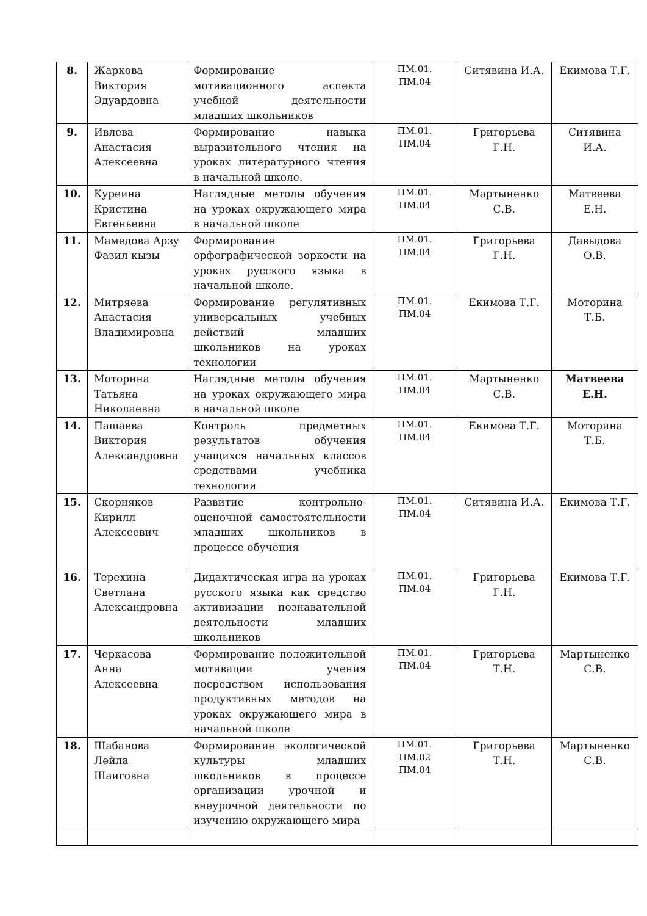| 8. | Жаркова Виктория Эдуардовна | Формирование мотивационного аспекта учебной деятельности младших школьников | ПМ.01. ПМ.04 | Ситявина И.А. | Екимова Т.Г. |
| 9. | Ивлева Анастасия Алексеевна | Формирование навыка выразительного чтения на уроках литературного чтения в начальной школе. | ПМ.01. ПМ.04 | Григорьева Г.Н. | Ситявина И.А. |
| 10. | Куреина Кристина Евгеньевна | Наглядные методы обучения на уроках окружающего мира в начальной школе | ПМ.01. ПМ.04 | Мартыненко С.В. | Матвеева Е.Н. |
| 11. | Мамедова Арзу Фазил кызы | Формирование орфографической зоркости на уроках русского языка в начальной школе. | ПМ.01. ПМ.04 | Григорьева Г.Н. | Давыдова О.В. |
| 12. | Митряева Анастасия Владимировна | Формирование регулятивных универсальных учебных действий младших школьников на уроках технологии | ПМ.01. ПМ.04 | Екимова Т.Г. | Моторина Т.Б. |
| 13. | Моторина Татьяна Николаевна | Наглядные методы обучения на уроках окружающего мира в начальной школе | ПМ.01. ПМ.04 | Мартыненко С.В. | Матвеева Е.Н. |
| 14. | Пашаева Виктория Александровна | Контроль предметных результатов обучения учащихся начальных классов средствами учебника технологии | ПМ.01. ПМ.04 | Екимова Т.Г. | Моторина Т.Б. |
| 15. | Скорняков Кирилл Алексеевич | Развитие контрольно-оценочной самостоятельности младших школьников в процессе обучения | ПМ.01. ПМ.04 | Ситявина И.А. | Екимова Т.Г. |
| 16. | Терехина Светлана Александровна | Дидактическая игра на уроках русского языка как средство активизации познавательной деятельности младших школьников | ПМ.01. ПМ.04 | Григорьева Г.Н. | Екимова Т.Г. |
| 17. | Черкасова Анна Алексеевна | Формирование положительной мотивации учения посредством использования продуктивных методов на уроках окружающего мира в начальной школе | ПМ.01. ПМ.04 | Григорьева Т.Н. | Мартыненко С.В. |
| 18. | Шабанова Лейла Шаиговна | Формирование экологической культуры младших школьников в процессе организации урочной и внеурочной деятельности по изучению окружающего мира | ПМ.01. ПМ.02 ПМ.04 | Григорьева Т.Н. | Мартыненко С.В. |